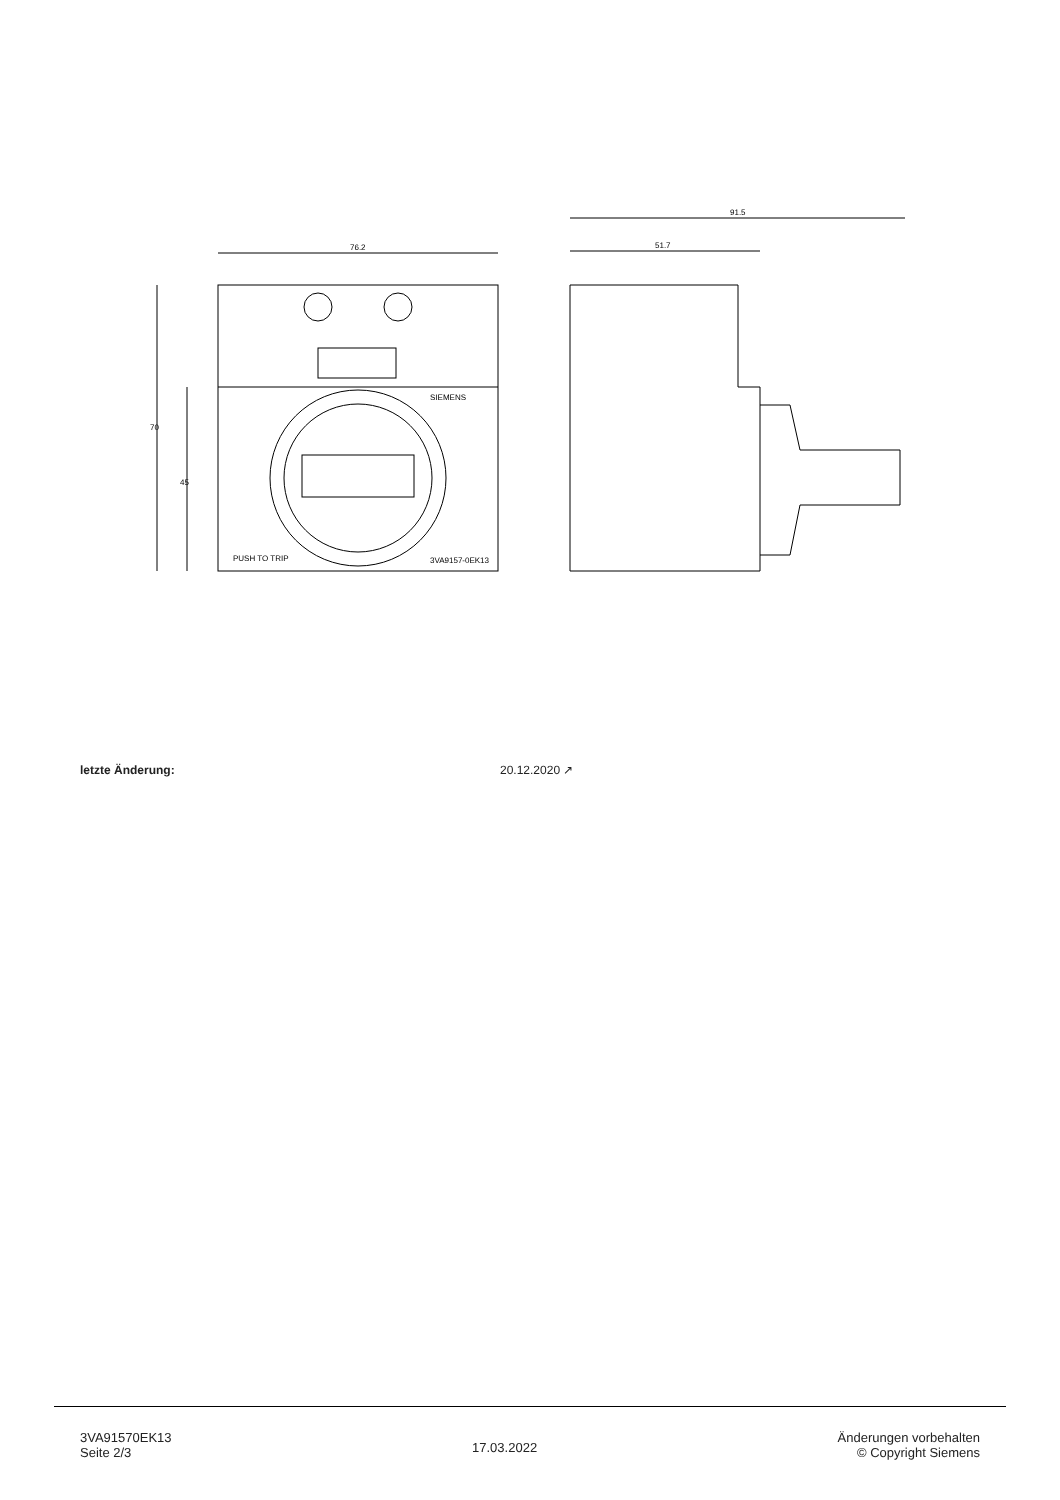76.2
SIEMENS
PUSH TO TRIP
3VA9157-0EK13
70
45
91.5
51.7
letzte Änderung: 20.12.2020 ↗
3VA91570EK13
Seite 2/3
17.03.2022
Änderungen vorbehalten
© Copyright Siemens